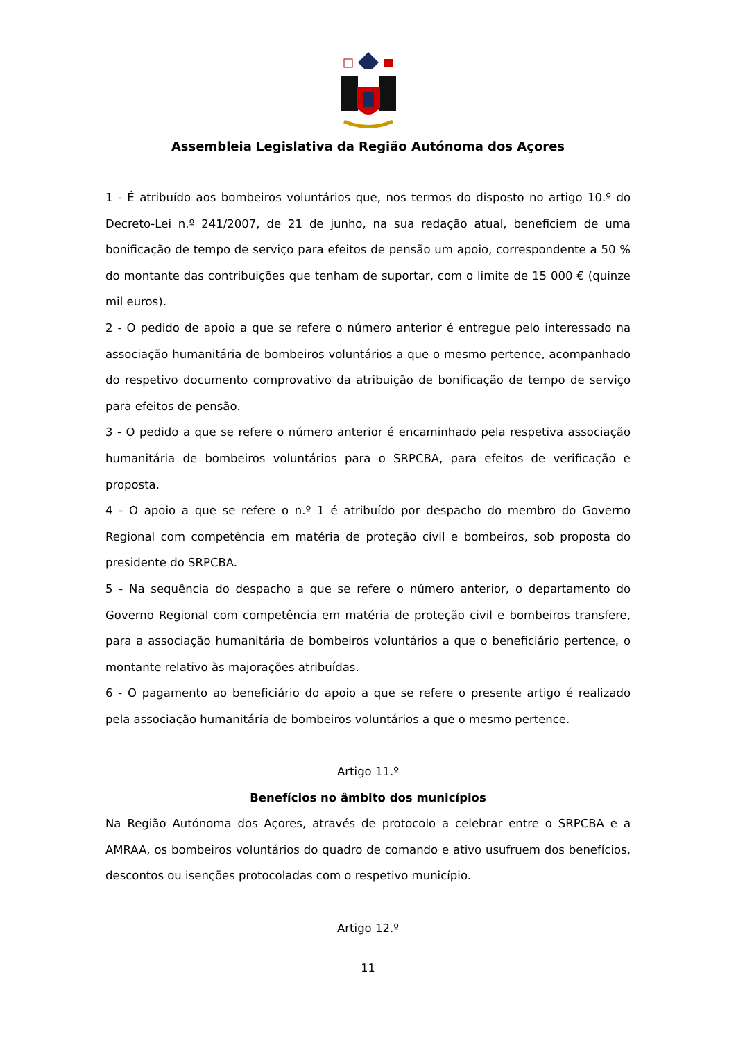Assembleia Legislativa da Região Autónoma dos Açores
1 - É atribuído aos bombeiros voluntários que, nos termos do disposto no artigo 10.º do Decreto-Lei n.º 241/2007, de 21 de junho, na sua redação atual, beneficiem de uma bonificação de tempo de serviço para efeitos de pensão um apoio, correspondente a 50 % do montante das contribuições que tenham de suportar, com o limite de 15 000 € (quinze mil euros).
2 - O pedido de apoio a que se refere o número anterior é entregue pelo interessado na associação humanitária de bombeiros voluntários a que o mesmo pertence, acompanhado do respetivo documento comprovativo da atribuição de bonificação de tempo de serviço para efeitos de pensão.
3 - O pedido a que se refere o número anterior é encaminhado pela respetiva associação humanitária de bombeiros voluntários para o SRPCBA, para efeitos de verificação e proposta.
4 - O apoio a que se refere o n.º 1 é atribuído por despacho do membro do Governo Regional com competência em matéria de proteção civil e bombeiros, sob proposta do presidente do SRPCBA.
5 - Na sequência do despacho a que se refere o número anterior, o departamento do Governo Regional com competência em matéria de proteção civil e bombeiros transfere, para a associação humanitária de bombeiros voluntários a que o beneficiário pertence, o montante relativo às majorações atribuídas.
6 - O pagamento ao beneficiário do apoio a que se refere o presente artigo é realizado pela associação humanitária de bombeiros voluntários a que o mesmo pertence.
Artigo 11.º
Benefícios no âmbito dos municípios
Na Região Autónoma dos Açores, através de protocolo a celebrar entre o SRPCBA e a AMRAA, os bombeiros voluntários do quadro de comando e ativo usufruem dos benefícios, descontos ou isenções protocoladas com o respetivo município.
Artigo 12.º
11